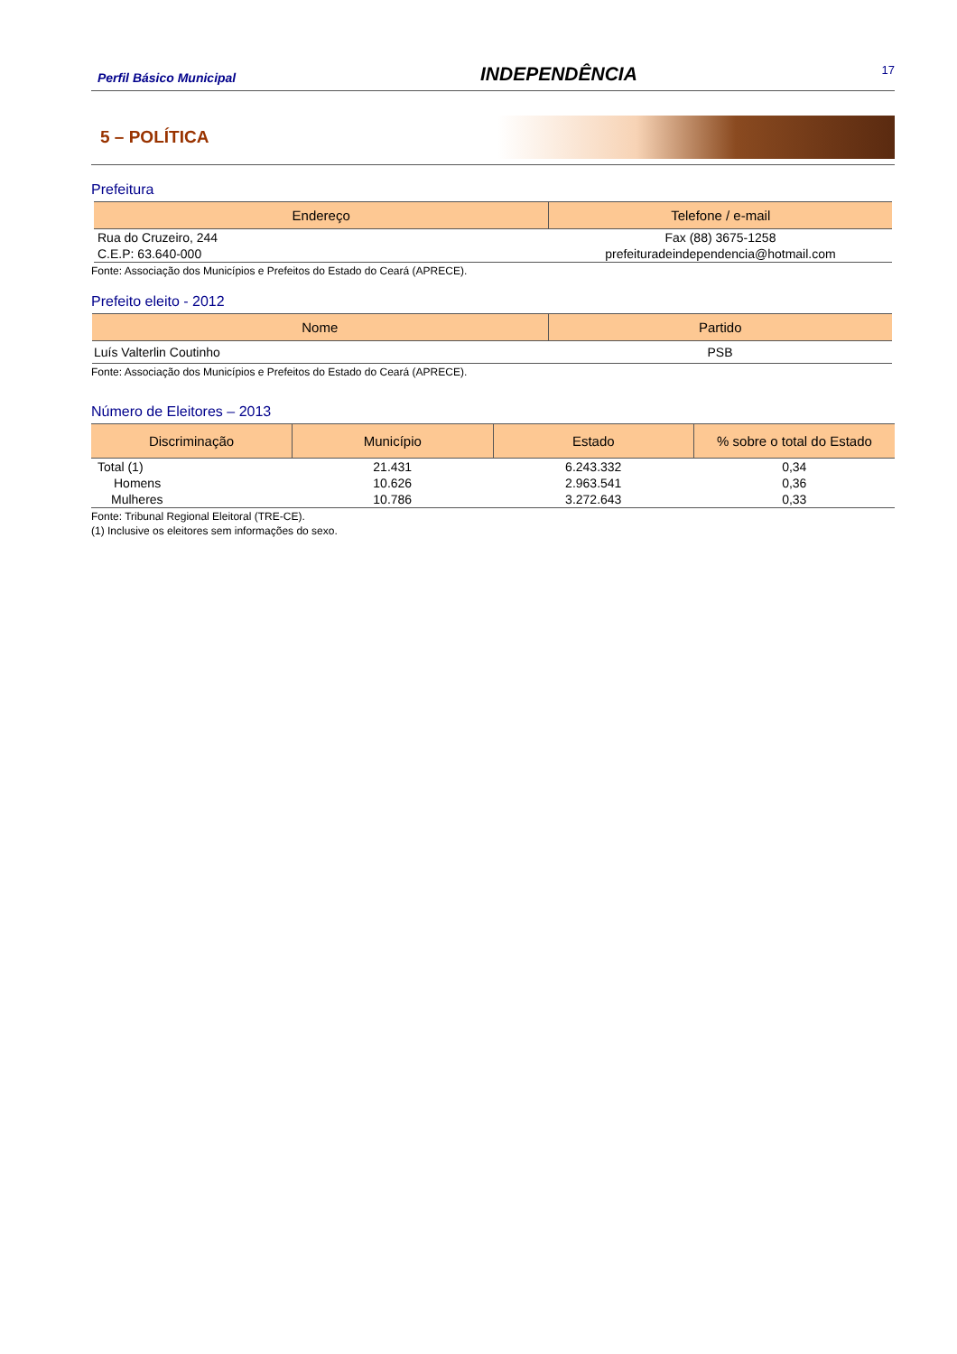Perfil Básico Municipal INDEPENDÊNCIA 17
5 – POLÍTICA
Prefeitura
| Endereço | Telefone / e-mail |
| --- | --- |
| Rua do Cruzeiro, 244 | Fax (88) 3675-1258 |
| C.E.P: 63.640-000 | prefeituradeindependencia@hotmail.com |
Fonte: Associação dos Municípios e Prefeitos do Estado do Ceará (APRECE).
Prefeito eleito - 2012
| Nome | Partido |
| --- | --- |
| Luís Valterlin Coutinho | PSB |
Fonte: Associação dos Municípios e Prefeitos do Estado do Ceará (APRECE).
Número de Eleitores – 2013
| Discriminação | Município | Estado | % sobre o total do Estado |
| --- | --- | --- | --- |
| Total (1) | 21.431 | 6.243.332 | 0,34 |
| Homens | 10.626 | 2.963.541 | 0,36 |
| Mulheres | 10.786 | 3.272.643 | 0,33 |
Fonte: Tribunal Regional Eleitoral (TRE-CE).
(1) Inclusive os eleitores sem informações do sexo.